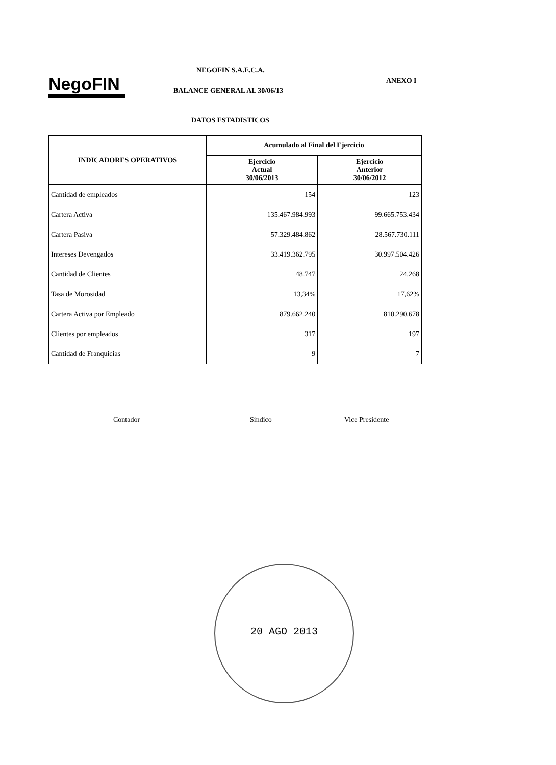NegoFIN
NEGOFIN S.A.E.C.A.
ANEXO I
BALANCE GENERAL AL 30/06/13
DATOS ESTADISTICOS
| INDICADORES OPERATIVOS | Acumulado al Final del Ejercicio | |
| --- | --- | --- |
| | Ejercicio Actual 30/06/2013 | Ejercicio Anterior 30/06/2012 |
| Cantidad de empleados | 154 | 123 |
| Cartera Activa | 135.467.984.993 | 99.665.753.434 |
| Cartera Pasiva | 57.329.484.862 | 28.567.730.111 |
| Intereses Devengados | 33.419.362.795 | 30.997.504.426 |
| Cantidad de Clientes | 48.747 | 24.268 |
| Tasa de Morosidad | 13,34% | 17,62% |
| Cartera Activa por Empleado | 879.662.240 | 810.290.678 |
| Clientes por empleados | 317 | 197 |
| Cantidad de Franquicias | 9 | 7 |
Contador Síndico Vice Presidente
20 AGO 2013